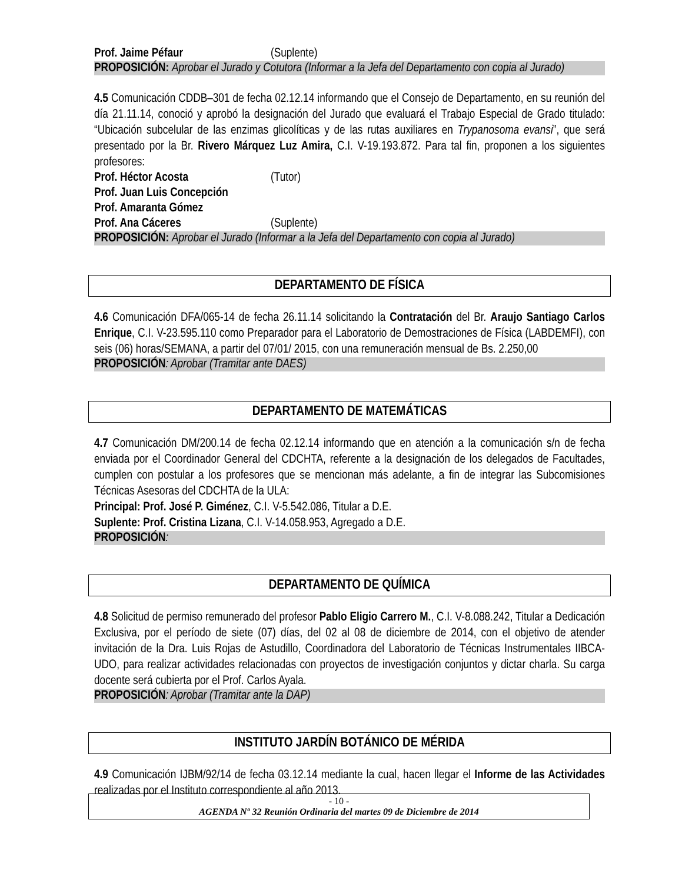Prof. Jaime Péfaur (Suplente)
PROPOSICIÓN: Aprobar el Jurado y Cotutora (Informar a la Jefa del Departamento con copia al Jurado)
4.5 Comunicación CDDB–301 de fecha 02.12.14 informando que el Consejo de Departamento, en su reunión del día 21.11.14, conoció y aprobó la designación del Jurado que evaluará el Trabajo Especial de Grado titulado: “Ubicación subcelular de las enzimas glicolíticas y de las rutas auxiliares en Trypanosoma evansi”, que será presentado por la Br. Rivero Márquez Luz Amira, C.I. V-19.193.872. Para tal fin, proponen a los siguientes profesores:
Prof. Héctor Acosta (Tutor)
Prof. Juan Luis Concepción
Prof. Amaranta Gómez
Prof. Ana Cáceres (Suplente)
PROPOSICIÓN: Aprobar el Jurado (Informar a la Jefa del Departamento con copia al Jurado)
DEPARTAMENTO DE FÍSICA
4.6 Comunicación DFA/065-14 de fecha 26.11.14 solicitando la Contratación del Br. Araujo Santiago Carlos Enrique, C.I. V-23.595.110 como Preparador para el Laboratorio de Demostraciones de Física (LABDEMFI), con seis (06) horas/SEMANA, a partir del 07/01/ 2015, con una remuneración mensual de Bs. 2.250,00
PROPOSICIÓN: Aprobar (Tramitar ante DAES)
DEPARTAMENTO DE MATEMÁTICAS
4.7 Comunicación DM/200.14 de fecha 02.12.14 informando que en atención a la comunicación s/n de fecha enviada por el Coordinador General del CDCHTA, referente a la designación de los delegados de Facultades, cumplen con postular a los profesores que se mencionan más adelante, a fin de integrar las Subcomisiones Técnicas Asesoras del CDCHTA de la ULA:
Principal: Prof. José P. Giménez, C.I. V-5.542.086, Titular a D.E.
Suplente: Prof. Cristina Lizana, C.I. V-14.058.953, Agregado a D.E.
PROPOSICIÓN:
DEPARTAMENTO DE QUÍMICA
4.8 Solicitud de permiso remunerado del profesor Pablo Eligio Carrero M., C.I. V-8.088.242, Titular a Dedicación Exclusiva, por el período de siete (07) días, del 02 al 08 de diciembre de 2014, con el objetivo de atender invitación de la Dra. Luis Rojas de Astudillo, Coordinadora del Laboratorio de Técnicas Instrumentales IIBCA-UDO, para realizar actividades relacionadas con proyectos de investigación conjuntos y dictar charla. Su carga docente será cubierta por el Prof. Carlos Ayala.
PROPOSICIÓN: Aprobar (Tramitar ante la DAP)
INSTITUTO JARDÍN BOTÁNICO DE MÉRIDA
4.9 Comunicación IJBM/92/14 de fecha 03.12.14 mediante la cual, hacen llegar el Informe de las Actividades realizadas por el Instituto correspondiente al año 2013.
- 10 -
AGENDA Nº 32 Reunión Ordinaria del martes 09 de Diciembre de 2014